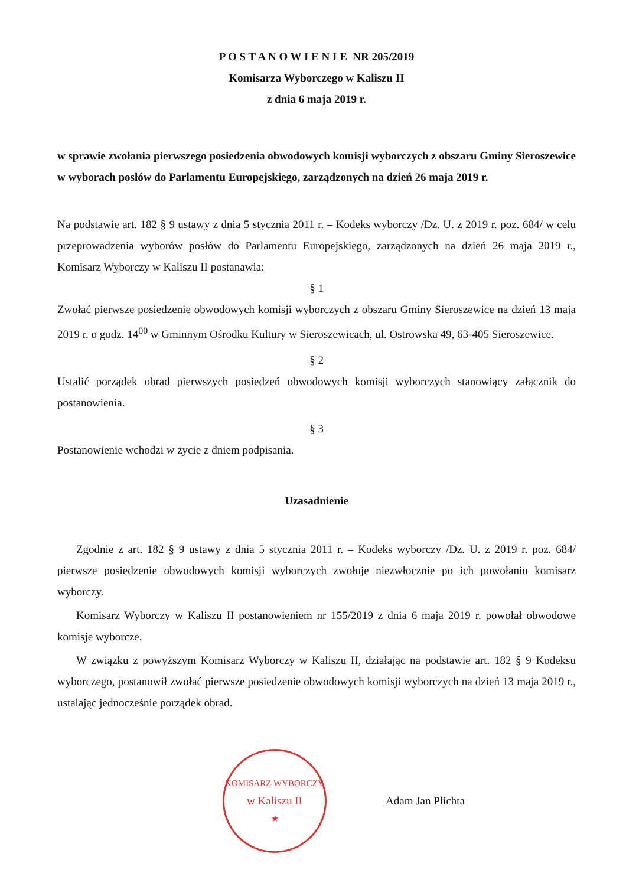P O S T A N O W I E N I E NR 205/2019
Komisarza Wyborczego w Kaliszu II
z dnia 6 maja 2019 r.
w sprawie zwołania pierwszego posiedzenia obwodowych komisji wyborczych z obszaru Gminy Sieroszewice w wyborach posłów do Parlamentu Europejskiego, zarządzonych na dzień 26 maja 2019 r.
Na podstawie art. 182 § 9 ustawy z dnia 5 stycznia 2011 r. – Kodeks wyborczy /Dz. U. z 2019 r. poz. 684/ w celu przeprowadzenia wyborów posłów do Parlamentu Europejskiego, zarządzonych na dzień 26 maja 2019 r., Komisarz Wyborczy w Kaliszu II postanawia:
§ 1
Zwołać pierwsze posiedzenie obwodowych komisji wyborczych z obszaru Gminy Sieroszewice na dzień 13 maja 2019 r. o godz. 14<sup>00</sup> w Gminnym Ośrodku Kultury w Sieroszewicach, ul. Ostrowska 49, 63-405 Sieroszewice.
§ 2
Ustalić porządek obrad pierwszych posiedzeń obwodowych komisji wyborczych stanowiący załącznik do postanowienia.
§ 3
Postanowienie wchodzi w życie z dniem podpisania.
Uzasadnienie
Zgodnie z art. 182 § 9 ustawy z dnia 5 stycznia 2011 r. – Kodeks wyborczy /Dz. U. z 2019 r. poz. 684/ pierwsze posiedzenie obwodowych komisji wyborczych zwołuje niezwłocznie po ich powołaniu komisarz wyborczy.
Komisarz Wyborczy w Kaliszu II postanowieniem nr 155/2019 z dnia 6 maja 2019 r. powołał obwodowe komisje wyborcze.
W związku z powyższym Komisarz Wyborczy w Kaliszu II, działając na podstawie art. 182 § 9 Kodeksu wyborczego, postanowił zwołać pierwsze posiedzenie obwodowych komisji wyborczych na dzień 13 maja 2019 r., ustalając jednocześnie porządek obrad.
KOMISARZ WYBORCZY
w Kaliszu II
★
Adam Jan Plichta